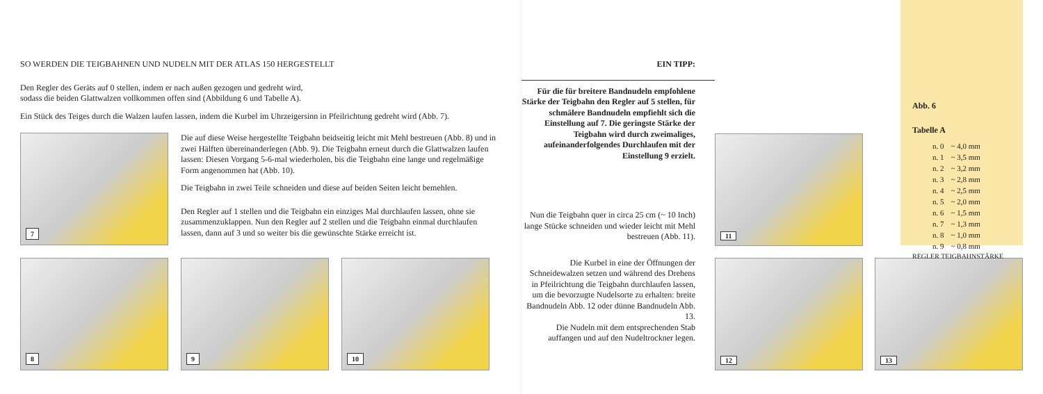SO WERDEN DIE TEIGBAHNEN UND NUDELN MIT DER ATLAS 150 HERGESTELLT
Den Regler des Geräts auf 0 stellen, indem er nach außen gezogen und gedreht wird,
sodass die beiden Glattwalzen vollkommen offen sind (Abbildung 6 und Tabelle A).
Ein Stück des Teiges durch die Walzen laufen lassen, indem die Kurbel im Uhrzeigersinn in Pfeilrichtung gedreht wird (Abb. 7).
7
Die auf diese Weise hergestellte Teigbahn beidseitig leicht mit Mehl bestreuen (Abb. 8) und in zwei Hälften übereinanderlegen (Abb. 9). Die Teigbahn erneut durch die Glattwalzen laufen lassen: Diesen Vorgang 5-6-mal wiederholen, bis die Teigbahn eine lange und regelmäßige Form angenommen hat (Abb. 10).
Die Teigbahn in zwei Teile schneiden und diese auf beiden Seiten leicht bemehlen.
Den Regler auf 1 stellen und die Teigbahn ein einziges Mal durchlaufen lassen, ohne sie zusammenzuklappen. Nun den Regler auf 2 stellen und die Teigbahn einmal durchlaufen lassen, dann auf 3 und so weiter bis die gewünschte Stärke erreicht ist.
8
9
10
EIN TIPP:
Für die für breitere Bandnudeln empfohlene Stärke der Teigbahn den Regler auf 5 stellen, für schmälere Bandnudeln empfiehlt sich die Einstellung auf 7. Die geringste Stärke der Teigbahn wird durch zweimaliges, aufeinanderfolgendes Durchlaufen mit der Einstellung 9 erzielt.
Nun die Teigbahn quer in circa 25 cm (~ 10 Inch) lange Stücke schneiden und wieder leicht mit Mehl bestreuen (Abb. 11).
Die Kurbel in eine der Öffnungen der Schneidewalzen setzen und während des Drehens in Pfeilrichtung die Teigbahn durchlaufen lassen, um die bevorzugte Nudelsorte zu erhalten: breite Bandnudeln Abb. 12 oder dünne Bandnudeln Abb. 13.
Die Nudeln mit dem entsprechenden Stab auffangen und auf den Nudeltrockner legen.
11
12 13
Abb. 6
Tabelle A
| n. 0 | ~ 4,0 mm |
| n. 1 | ~ 3,5 mm |
| n. 2 | ~ 3,2 mm |
| n. 3 | ~ 2,8 mm |
| n. 4 | ~ 2,5 mm |
| n. 5 | ~ 2,0 mm |
| n. 6 | ~ 1,5 mm |
| n. 7 | ~ 1,3 mm |
| n. 8 | ~ 1,0 mm |
| n. 9 | ~ 0,8 mm |
REGLER TEIGBAHNSTÄRKE